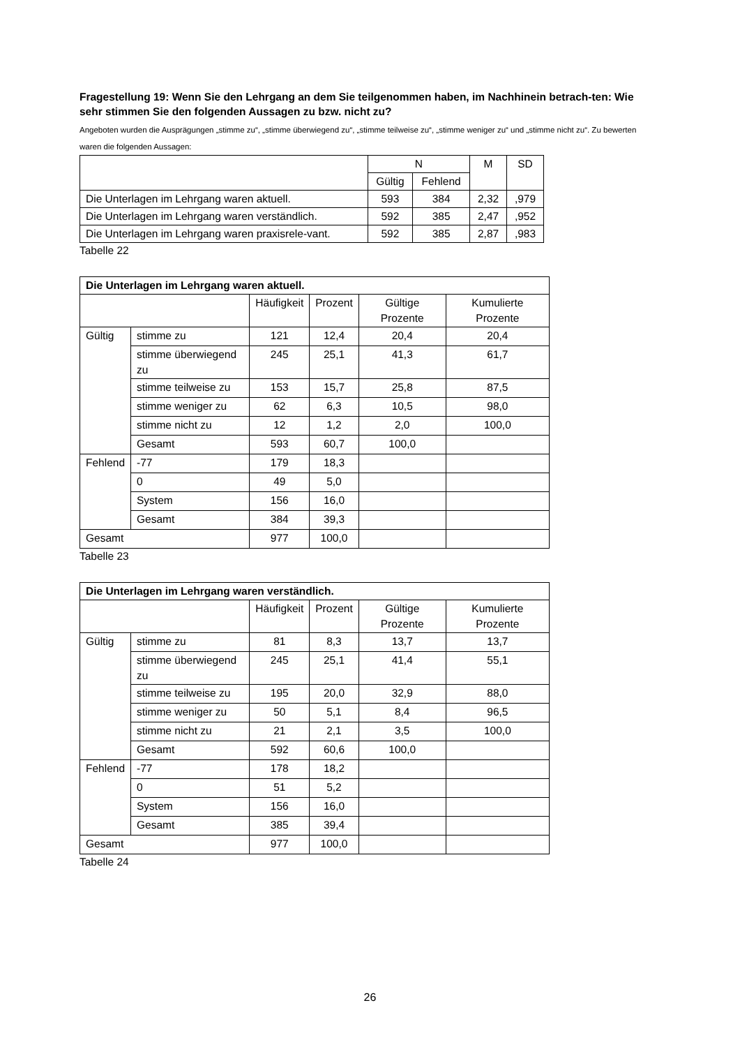Fragestellung 19: Wenn Sie den Lehrgang an dem Sie teilgenommen haben, im Nachhinein betrach-ten: Wie sehr stimmen Sie den folgenden Aussagen zu bzw. nicht zu?
Angeboten wurden die Ausprägungen „stimme zu“, „stimme überwiegend zu“, „stimme teilweise zu“, „stimme weniger zu“ und „stimme nicht zu“. Zu bewerten waren die folgenden Aussagen:
| | N | | M | SD |
| --- | --- | --- | --- | --- |
| | Gültig | Fehlend | | |
| Die Unterlagen im Lehrgang waren aktuell. | 593 | 384 | 2,32 | ,979 |
| Die Unterlagen im Lehrgang waren verständlich. | 592 | 385 | 2,47 | ,952 |
| Die Unterlagen im Lehrgang waren praxisrele-vant. | 592 | 385 | 2,87 | ,983 |
Tabelle 22
| Die Unterlagen im Lehrgang waren aktuell. | | | | | |
| --- | --- | --- | --- | --- | --- |
| | | Häufigkeit | Prozent | Gültige Prozente | Kumulierte Prozente |
| Gültig | stimme zu | 121 | 12,4 | 20,4 | 20,4 |
| | stimme überwiegend zu | 245 | 25,1 | 41,3 | 61,7 |
| | stimme teilweise zu | 153 | 15,7 | 25,8 | 87,5 |
| | stimme weniger zu | 62 | 6,3 | 10,5 | 98,0 |
| | stimme nicht zu | 12 | 1,2 | 2,0 | 100,0 |
| | Gesamt | 593 | 60,7 | 100,0 | |
| Fehlend | -77 | 179 | 18,3 | | |
| | 0 | 49 | 5,0 | | |
| | System | 156 | 16,0 | | |
| | Gesamt | 384 | 39,3 | | |
| Gesamt | | 977 | 100,0 | | |
Tabelle 23
| Die Unterlagen im Lehrgang waren verständlich. | | | | | |
| --- | --- | --- | --- | --- | --- |
| | | Häufigkeit | Prozent | Gültige Prozente | Kumulierte Prozente |
| Gültig | stimme zu | 81 | 8,3 | 13,7 | 13,7 |
| | stimme überwiegend zu | 245 | 25,1 | 41,4 | 55,1 |
| | stimme teilweise zu | 195 | 20,0 | 32,9 | 88,0 |
| | stimme weniger zu | 50 | 5,1 | 8,4 | 96,5 |
| | stimme nicht zu | 21 | 2,1 | 3,5 | 100,0 |
| | Gesamt | 592 | 60,6 | 100,0 | |
| Fehlend | -77 | 178 | 18,2 | | |
| | 0 | 51 | 5,2 | | |
| | System | 156 | 16,0 | | |
| | Gesamt | 385 | 39,4 | | |
| Gesamt | | 977 | 100,0 | | |
Tabelle 24
26